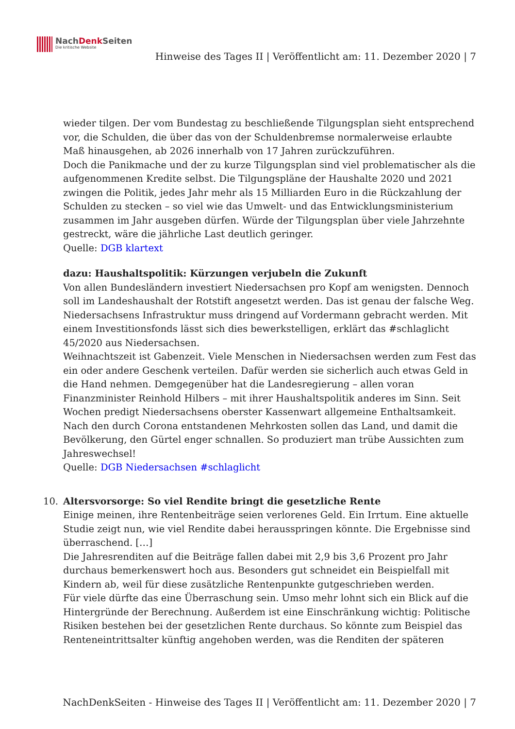NachDenk Seiten
Die kritische Website
Hinweise des Tages II | Veröffentlicht am: 11. Dezember 2020 | 7
wieder tilgen. Der vom Bundestag zu beschließende Tilgungsplan sieht entsprechend vor, die Schulden, die über das von der Schuldenbremse normalerweise erlaubte Maß hinausgehen, ab 2026 innerhalb von 17 Jahren zurückzuführen.
Doch die Panikmache und der zu kurze Tilgungsplan sind viel problematischer als die aufgenommenen Kredite selbst. Die Tilgungspläne der Haushalte 2020 und 2021 zwingen die Politik, jedes Jahr mehr als 15 Milliarden Euro in die Rückzahlung der Schulden zu stecken – so viel wie das Umwelt- und das Entwicklungsministerium zusammen im Jahr ausgeben dürfen. Würde der Tilgungsplan über viele Jahrzehnte gestreckt, wäre die jährliche Last deutlich geringer.
Quelle: DGB klartext
dazu: Haushaltspolitik: Kürzungen verjubeln die Zukunft
Von allen Bundesländern investiert Niedersachsen pro Kopf am wenigsten. Dennoch soll im Landeshaushalt der Rotstift angesetzt werden. Das ist genau der falsche Weg. Niedersachsens Infrastruktur muss dringend auf Vordermann gebracht werden. Mit einem Investitionsfonds lässt sich dies bewerkstelligen, erklärt das #schlaglicht 45/2020 aus Niedersachsen.
Weihnachtszeit ist Gabenzeit. Viele Menschen in Niedersachsen werden zum Fest das ein oder andere Geschenk verteilen. Dafür werden sie sicherlich auch etwas Geld in die Hand nehmen. Demgegenüber hat die Landesregierung – allen voran Finanzminister Reinhold Hilbers – mit ihrer Haushaltspolitik anderes im Sinn. Seit Wochen predigt Niedersachsens oberster Kassenwart allgemeine Enthaltsamkeit. Nach den durch Corona entstandenen Mehrkosten sollen das Land, und damit die Bevölkerung, den Gürtel enger schnallen. So produziert man trübe Aussichten zum Jahreswechsel!
Quelle: DGB Niedersachsen #schlaglicht
10.
Altersvorsorge: So viel Rendite bringt die gesetzliche Rente
Einige meinen, ihre Rentenbeiträge seien verlorenes Geld. Ein Irrtum. Eine aktuelle Studie zeigt nun, wie viel Rendite dabei herausspringen könnte. Die Ergebnisse sind überraschend. […]
Die Jahresrenditen auf die Beiträge fallen dabei mit 2,9 bis 3,6 Prozent pro Jahr durchaus bemerkenswert hoch aus. Besonders gut schneidet ein Beispielfall mit Kindern ab, weil für diese zusätzliche Rentenpunkte gutgeschrieben werden.
Für viele dürfte das eine Überraschung sein. Umso mehr lohnt sich ein Blick auf die Hintergründe der Berechnung. Außerdem ist eine Einschränkung wichtig: Politische Risiken bestehen bei der gesetzlichen Rente durchaus. So könnte zum Beispiel das Renteneintrittsalter künftig angehoben werden, was die Renditen der späteren
NachDenkSeiten - Hinweise des Tages II | Veröffentlicht am: 11. Dezember 2020 | 7